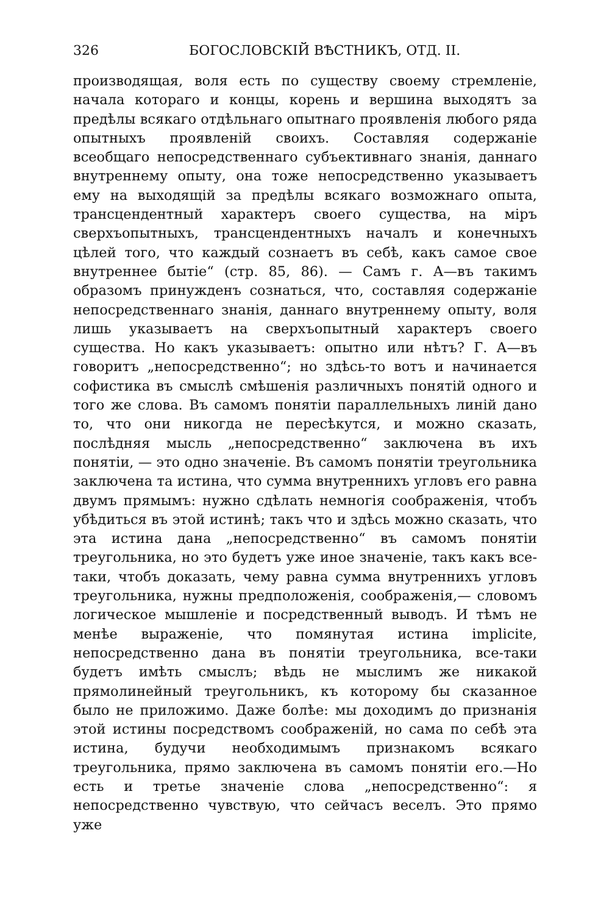326 БОГОСЛОВСКІЙ ВѢСТНИКЪ, ОТД. II.
производящая, воля есть по существу своему стремленіе, начала котораго и концы, корень и вершина выходятъ за предѣлы всякаго отдѣльнаго опытнаго проявленія любого ряда опытныхъ проявленій своихъ. Составляя содержаніе всеобщаго непосредственнаго субъективнаго знанія, даннаго внутреннему опыту, она тоже непосредственно указываетъ ему на выходящій за предѣлы всякаго возможнаго опыта, трансцендентный характеръ своего существа, на міръ сверхъопытныхъ, трансцендентныхъ началъ и конечныхъ цѣлей того, что каждый сознаетъ въ себѣ, какъ самое свое внутреннее бытіе“ (стр. 85, 86). — Самъ г. А—въ такимъ образомъ принужденъ сознаться, что, составляя содержаніе непосредственнаго знанія, даннаго внутреннему опыту, воля лишь указываетъ на сверхъопытный характеръ своего существа. Но какъ указываетъ: опытно или нѣтъ? Г. А—въ говоритъ „непосредственно“; но здѣсь-то вотъ и начинается софистика въ смыслѣ смѣшенія различныхъ понятій одного и того же слова. Въ самомъ понятіи параллельныхъ линій дано то, что они никогда не пересѣкутся, и можно сказать, послѣдняя мысль „непосредственно“ заключена въ ихъ понятіи, — это одно значеніе. Въ самомъ понятіи треугольника заключена та истина, что сумма внутреннихъ угловъ его равна двумъ прямымъ: нужно сдѣлать немногія соображенія, чтобъ убѣдиться въ этой истинѣ; такъ что и здѣсь можно сказать, что эта истина дана „непосредственно“ въ самомъ понятіи треугольника, но это будетъ уже иное значеніе, такъ какъ все-таки, чтобъ доказать, чему равна сумма внутреннихъ угловъ треугольника, нужны предположенія, соображенія,— словомъ логическое мышленіе и посредственный выводъ. И тѣмъ не менѣе выраженіе, что помянутая истина implicite, непосредственно дана въ понятіи треугольника, все-таки будетъ имѣть смыслъ; вѣдь не мыслимъ же никакой прямолинейный треугольникъ, къ которому бы сказанное было не приложимо. Даже болѣе: мы доходимъ до признанія этой истины посредствомъ соображеній, но сама по себѣ эта истина, будучи необходимымъ признакомъ всякаго треугольника, прямо заключена въ самомъ понятіи его.—Но есть и третье значеніе слова „непосредственно“: я непосредственно чувствую, что сейчасъ веселъ. Это прямо уже